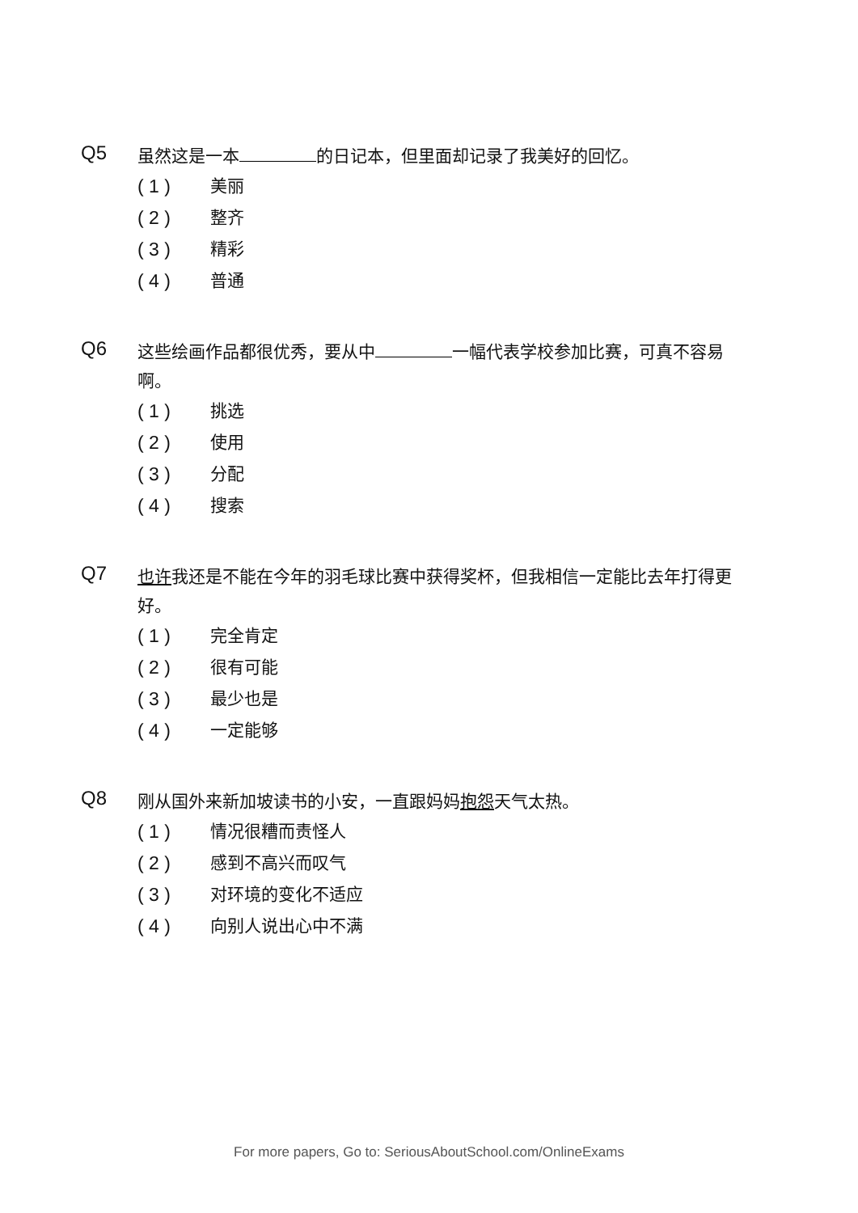Q5
虽然这是一本 的日记本，但里面却记录了我美好的回忆。
( 1 ) 美丽
( 2 ) 整齐
( 3 ) 精彩
( 4 ) 普通
Q6
这些绘画作品都很优秀，要从中 一幅代表学校参加比赛，可真不容易啊。
( 1 ) 挑选
( 2 ) 使用
( 3 ) 分配
( 4 ) 搜索
Q7
也许我还是不能在今年的羽毛球比赛中获得奖杯，但我相信一定能比去年打得更好。
( 1 ) 完全肯定
( 2 ) 很有可能
( 3 ) 最少也是
( 4 ) 一定能够
Q8
刚从国外来新加坡读书的小安，一直跟妈妈抱怨天气太热。
( 1 ) 情况很糟而责怪人
( 2 ) 感到不高兴而叹气
( 3 ) 对环境的变化不适应
( 4 ) 向别人说出心中不满
For more papers, Go to: SeriousAboutSchool.com/OnlineExams